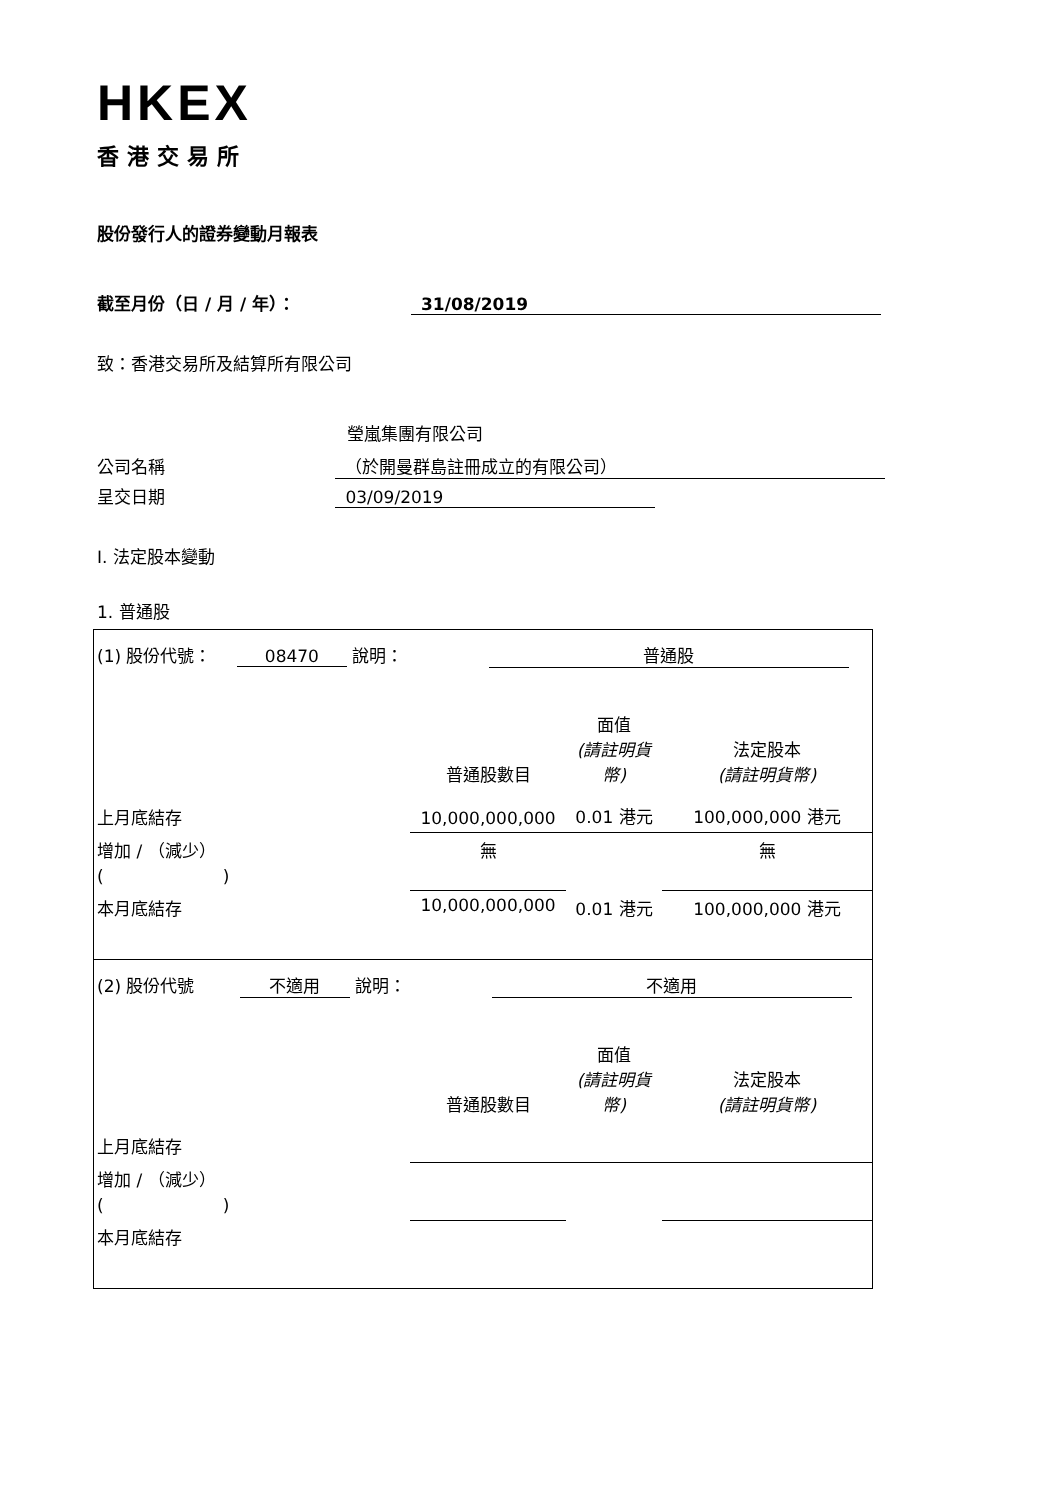HKEX
香港交易所
股份發行人的證券變動月報表
截至月份（日 / 月 / 年）： 31/08/2019
致：香港交易所及結算所有限公司
瑩嵐集團有限公司
公司名稱 （於開曼群島註冊成立的有限公司）
呈交日期 03/09/2019
I. 法定股本變動
1. 普通股
| (1) 股份代號： 08470 說明： 普通股 | | | |
| | 普通股數目 | 面值 (請註明貨幣) | 法定股本 (請註明貨幣) |
| 上月底結存 | 10,000,000,000 | 0.01 港元 | 100,000,000 港元 |
| 增加 / （減少） ( ) | 無 | | 無 |
| 本月底結存 | 10,000,000,000 | 0.01 港元 | 100,000,000 港元 |
| (2) 股份代號 不適用 說明： 不適用 | | | |
| | 普通股數目 | 面值 (請註明貨幣) | 法定股本 (請註明貨幣) |
| 上月底結存 | | | |
| 增加 / （減少） ( ) | | | |
| 本月底結存 | | | |